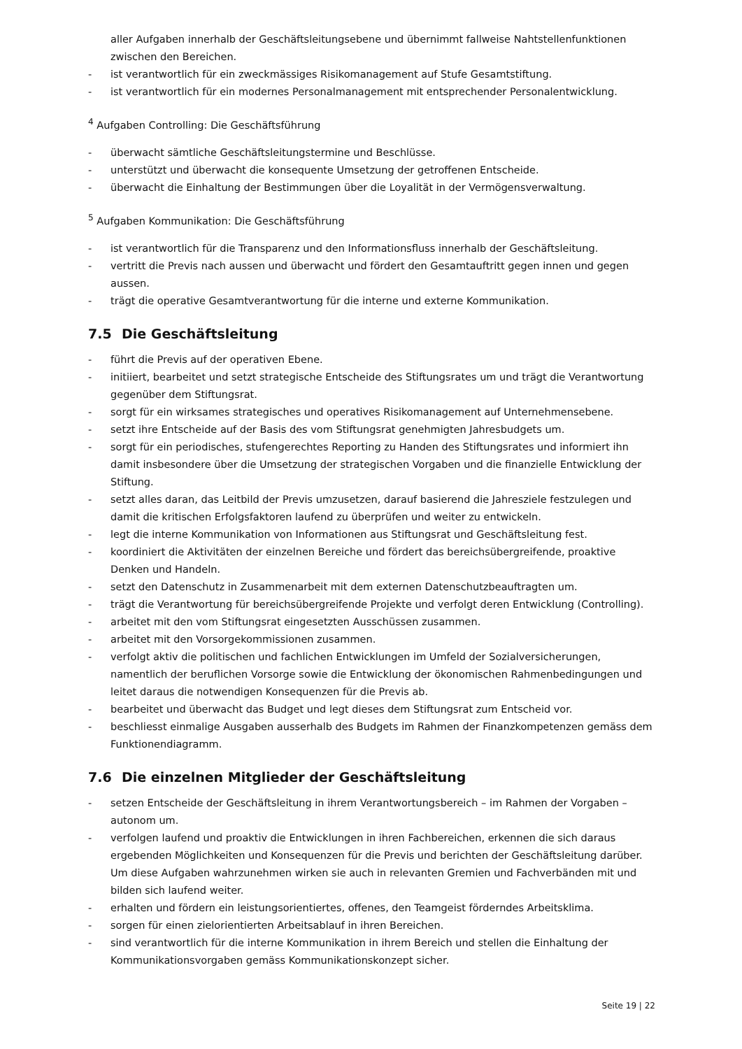aller Aufgaben innerhalb der Geschäftsleitungsebene und übernimmt fallweise Nahtstellenfunktionen zwischen den Bereichen.
- ist verantwortlich für ein zweckmässiges Risikomanagement auf Stufe Gesamtstiftung.
- ist verantwortlich für ein modernes Personalmanagement mit entsprechender Personalentwicklung.
<sup>4</sup> Aufgaben Controlling: Die Geschäftsführung
- überwacht sämtliche Geschäftsleitungstermine und Beschlüsse.
- unterstützt und überwacht die konsequente Umsetzung der getroffenen Entscheide.
- überwacht die Einhaltung der Bestimmungen über die Loyalität in der Vermögensverwaltung.
<sup>5</sup> Aufgaben Kommunikation: Die Geschäftsführung
- ist verantwortlich für die Transparenz und den Informationsfluss innerhalb der Geschäftsleitung.
- vertritt die Previs nach aussen und überwacht und fördert den Gesamtauftritt gegen innen und gegen aussen.
- trägt die operative Gesamtverantwortung für die interne und externe Kommunikation.
7.5 Die Geschäftsleitung
- führt die Previs auf der operativen Ebene.
- initiiert, bearbeitet und setzt strategische Entscheide des Stiftungsrates um und trägt die Verantwortung gegenüber dem Stiftungsrat.
- sorgt für ein wirksames strategisches und operatives Risikomanagement auf Unternehmensebene.
- setzt ihre Entscheide auf der Basis des vom Stiftungsrat genehmigten Jahresbudgets um.
- sorgt für ein periodisches, stufengerechtes Reporting zu Handen des Stiftungsrates und informiert ihn damit insbesondere über die Umsetzung der strategischen Vorgaben und die finanzielle Entwicklung der Stiftung.
- setzt alles daran, das Leitbild der Previs umzusetzen, darauf basierend die Jahresziele festzulegen und damit die kritischen Erfolgsfaktoren laufend zu überprüfen und weiter zu entwickeln.
- legt die interne Kommunikation von Informationen aus Stiftungsrat und Geschäftsleitung fest.
- koordiniert die Aktivitäten der einzelnen Bereiche und fördert das bereichsübergreifende, proaktive Denken und Handeln.
- setzt den Datenschutz in Zusammenarbeit mit dem externen Datenschutzbeauftragten um.
- trägt die Verantwortung für bereichsübergreifende Projekte und verfolgt deren Entwicklung (Controlling).
- arbeitet mit den vom Stiftungsrat eingesetzten Ausschüssen zusammen.
- arbeitet mit den Vorsorgekommissionen zusammen.
- verfolgt aktiv die politischen und fachlichen Entwicklungen im Umfeld der Sozialversicherungen, namentlich der beruflichen Vorsorge sowie die Entwicklung der ökonomischen Rahmenbedingungen und leitet daraus die notwendigen Konsequenzen für die Previs ab.
- bearbeitet und überwacht das Budget und legt dieses dem Stiftungsrat zum Entscheid vor.
- beschliesst einmalige Ausgaben ausserhalb des Budgets im Rahmen der Finanzkompetenzen gemäss dem Funktionendiagramm.
7.6 Die einzelnen Mitglieder der Geschäftsleitung
- setzen Entscheide der Geschäftsleitung in ihrem Verantwortungsbereich – im Rahmen der Vorgaben – autonom um.
- verfolgen laufend und proaktiv die Entwicklungen in ihren Fachbereichen, erkennen die sich daraus ergebenden Möglichkeiten und Konsequenzen für die Previs und berichten der Geschäftsleitung darüber. Um diese Aufgaben wahrzunehmen wirken sie auch in relevanten Gremien und Fachverbänden mit und bilden sich laufend weiter.
- erhalten und fördern ein leistungsorientiertes, offenes, den Teamgeist förderndes Arbeitsklima.
- sorgen für einen zielorientierten Arbeitsablauf in ihren Bereichen.
- sind verantwortlich für die interne Kommunikation in ihrem Bereich und stellen die Einhaltung der Kommunikationsvorgaben gemäss Kommunikationskonzept sicher.
Seite 19 | 22